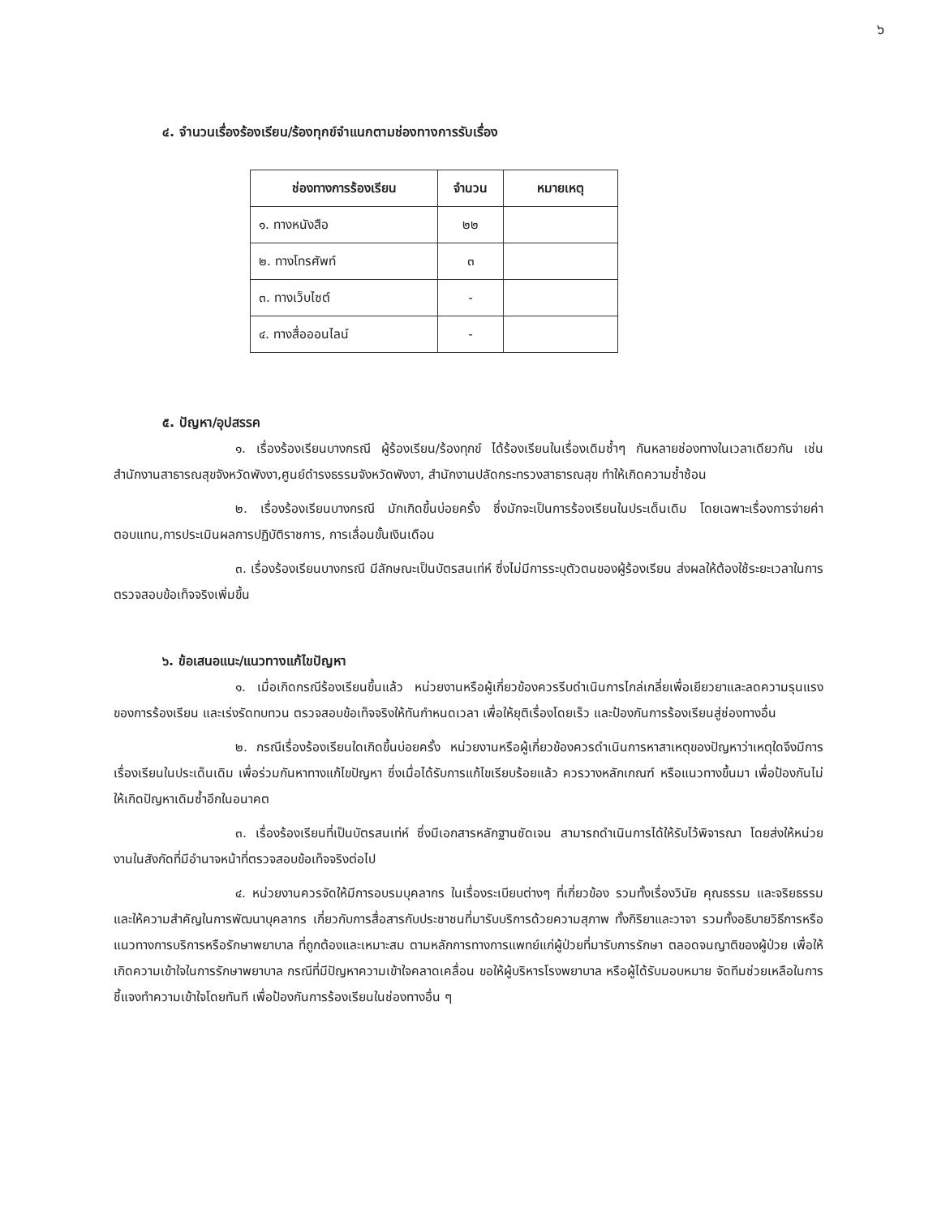๖
๔. จำนวนเรื่องร้องเรียน/ร้องทุกข์จำแนกตามช่องทางการรับเรื่อง
| ช่องทางการร้องเรียน | จำนวน | หมายเหตุ |
| --- | --- | --- |
| ๑. ทางหนังสือ | ๒๒ | |
| ๒. ทางโทรศัพท์ | ๓ | |
| ๓. ทางเว็บไซต์ | - | |
| ๔. ทางสื่อออนไลน์ | - | |
๕. ปัญหา/อุปสรรค
๑. เรื่องร้องเรียนบางกรณี ผู้ร้องเรียน/ร้องทุกข์ ได้ร้องเรียนในเรื่องเดิมซ้ำๆ กันหลายช่องทางในเวลาเดียวกัน เช่น สำนักงานสาธารณสุขจังหวัดพังงา,ศูนย์ดำรงธรรมจังหวัดพังงา, สำนักงานปลัดกระทรวงสาธารณสุข ทำให้เกิดความซ้ำซ้อน
๒. เรื่องร้องเรียนบางกรณี มักเกิดขึ้นบ่อยครั้ง ซึ่งมักจะเป็นการร้องเรียนในประเด็นเดิม โดยเฉพาะเรื่องการจ่ายค่าตอบแทน,การประเมินผลการปฏิบัติราชการ, การเลื่อนขั้นเงินเดือน
๓. เรื่องร้องเรียนบางกรณี มีลักษณะเป็นบัตรสนเท่ห์ ซึ่งไม่มีการระบุตัวตนของผู้ร้องเรียน ส่งผลให้ต้องใช้ระยะเวลาในการตรวจสอบข้อเท็จจริงเพิ่มขึ้น
๖. ข้อเสนอแนะ/แนวทางแก้ไขปัญหา
๑. เมื่อเกิดกรณีร้องเรียนขึ้นแล้ว หน่วยงานหรือผู้เกี่ยวข้องควรรีบดำเนินการไกล่เกลี่ยเพื่อเยียวยาและลดความรุนแรงของการร้องเรียน และเร่งรัดทบทวน ตรวจสอบข้อเท็จจริงให้ทันกำหนดเวลา เพื่อให้ยุติเรื่องโดยเร็ว และป้องกันการร้องเรียนสู่ช่องทางอื่น
๒. กรณีเรื่องร้องเรียนใดเกิดขึ้นบ่อยครั้ง หน่วยงานหรือผู้เกี่ยวข้องควรดำเนินการหาสาเหตุของปัญหาว่าเหตุใดจึงมีการเรื่องเรียนในประเด็นเดิม เพื่อร่วมกันหาทางแก้ไขปัญหา ซึ่งเมื่อได้รับการแก้ไขเรียบร้อยแล้ว ควรวางหลักเกณฑ์ หรือแนวทางขึ้นมา เพื่อป้องกันไม่ให้เกิดปัญหาเดิมซ้ำอีกในอนาคต
๓. เรื่องร้องเรียนที่เป็นบัตรสนเท่ห์ ซึ่งมีเอกสารหลักฐานชัดเจน สามารถดำเนินการได้ให้รับไว้พิจารณา โดยส่งให้หน่วยงานในสังกัดที่มีอำนาจหน้าที่ตรวจสอบข้อเท็จจริงต่อไป
๔. หน่วยงานควรจัดให้มีการอบรมบุคลากร ในเรื่องระเบียบต่างๆ ที่เกี่ยวข้อง รวมทั้งเรื่องวินัย คุณธรรม และจริยธรรม และให้ความสำคัญในการพัฒนาบุคลากร เกี่ยวกับการสื่อสารกับประชาชนที่มารับบริการด้วยความสุภาพ ทั้งกิริยาและวาจา รวมทั้งอธิบายวิธีการหรือแนวทางการบริการหรือรักษาพยาบาล ที่ถูกต้องและเหมาะสม ตามหลักการทางการแพทย์แก่ผู้ป่วยที่มารับการรักษา ตลอดจนญาติของผู้ป่วย เพื่อให้เกิดความเข้าใจในการรักษาพยาบาล กรณีที่มีปัญหาความเข้าใจคลาดเคลื่อน ขอให้ผู้บริหารโรงพยาบาล หรือผู้ได้รับมอบหมาย จัดทีมช่วยเหลือในการชี้แจงทำความเข้าใจโดยทันที เพื่อป้องกันการร้องเรียนในช่องทางอื่น ๆ